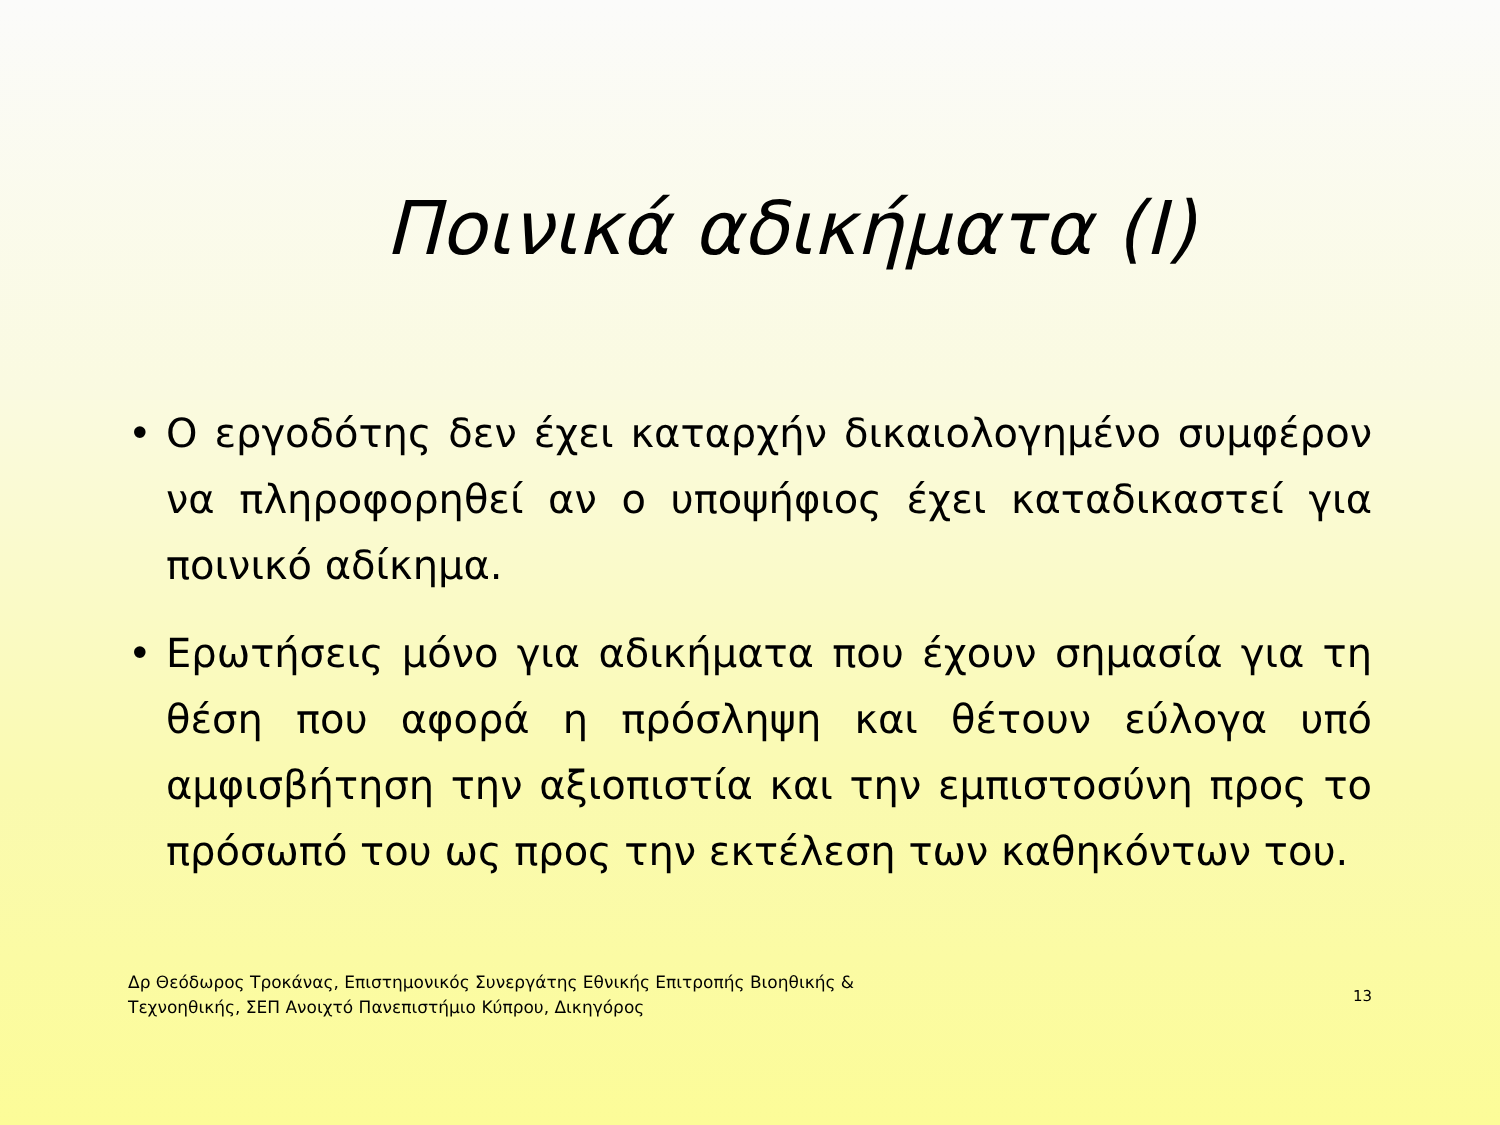Ποινικά αδικήματα (Ι)
• Ο εργοδότης δεν έχει καταρχήν δικαιολογημένο συμφέρον να πληροφορηθεί αν ο υποψήφιος έχει καταδικαστεί για ποινικό αδίκημα.
• Ερωτήσεις μόνο για αδικήματα που έχουν σημασία για τη θέση που αφορά η πρόσληψη και θέτουν εύλογα υπό αμφισβήτηση την αξιοπιστία και την εμπιστοσύνη προς το πρόσωπό του ως προς την εκτέλεση των καθηκόντων του.
Δρ Θεόδωρος Τροκάνας, Επιστημονικός Συνεργάτης Εθνικής Επιτροπής Βιοηθικής &
Τεχνοηθικής, ΣΕΠ Ανοιχτό Πανεπιστήμιο Κύπρου, Δικηγόρος
13